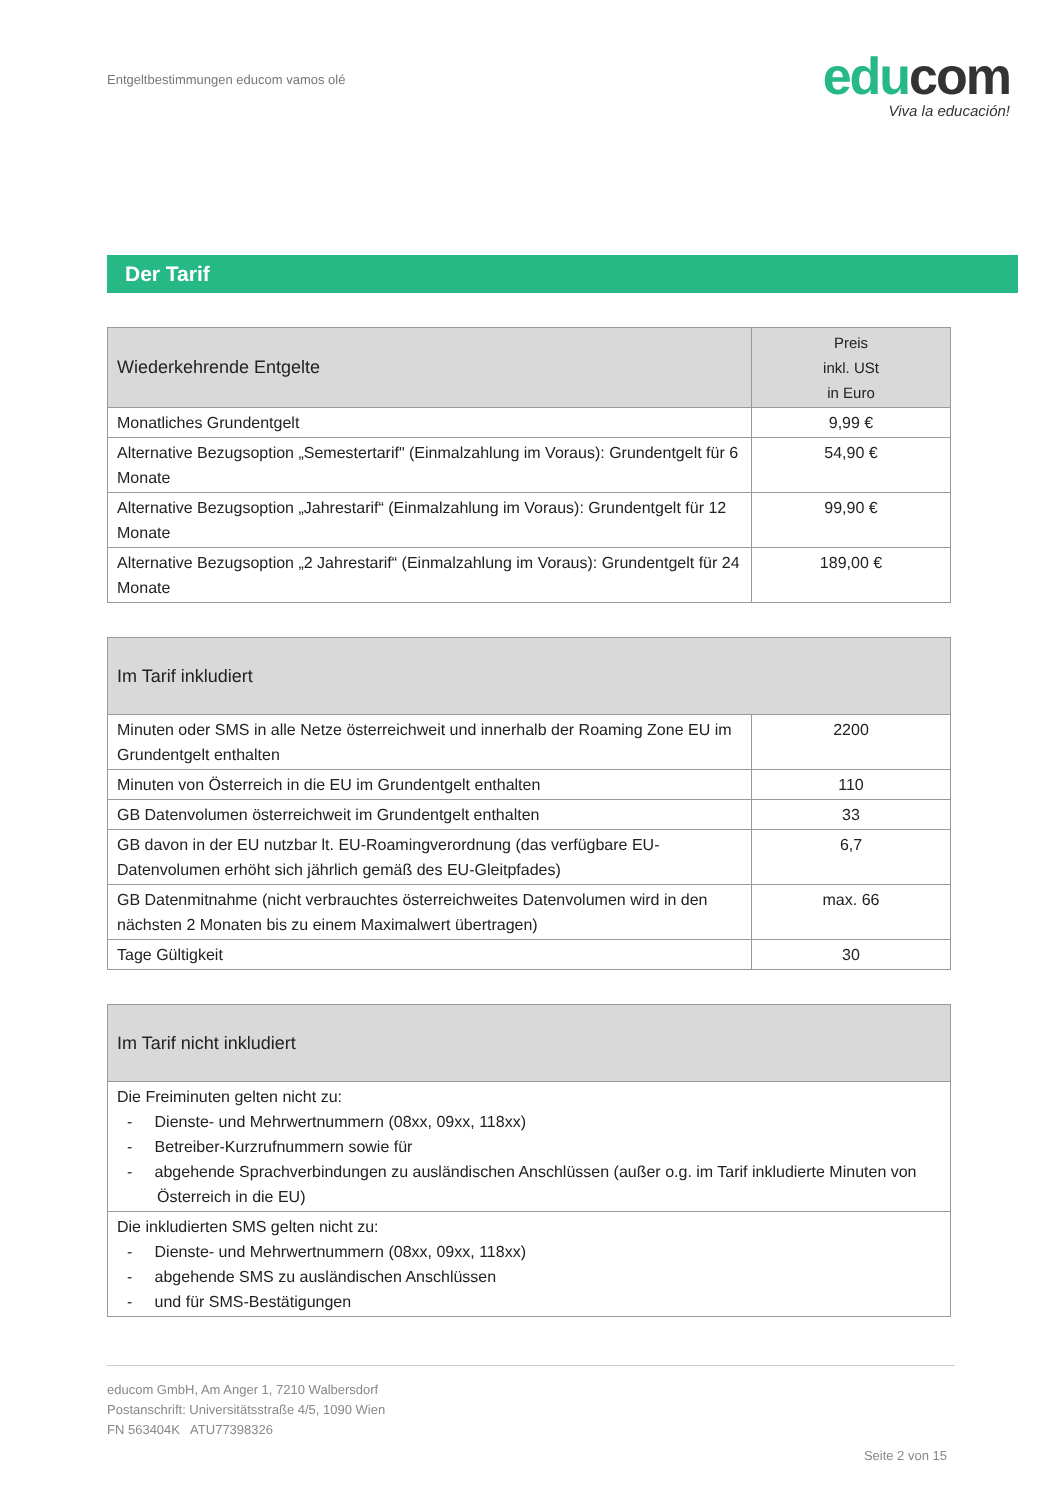Entgeltbestimmungen educom vamos olé
edu com
Viva la educación!
Der Tarif
| Wiederkehrende Entgelte | Preis inkl. USt in Euro |
| --- | --- |
| Monatliches Grundentgelt | 9,99 € |
| Alternative Bezugsoption „Semestertarif" (Einmalzahlung im Voraus): Grundentgelt für 6 Monate | 54,90 € |
| Alternative Bezugsoption „Jahrestarif“ (Einmalzahlung im Voraus): Grundentgelt für 12 Monate | 99,90 € |
| Alternative Bezugsoption „2 Jahrestarif“ (Einmalzahlung im Voraus): Grundentgelt für 24 Monate | 189,00 € |
| Im Tarif inkludiert | |
| --- | --- |
| Minuten oder SMS in alle Netze österreichweit und innerhalb der Roaming Zone EU im Grundentgelt enthalten | 2200 |
| Minuten von Österreich in die EU im Grundentgelt enthalten | 110 |
| GB Datenvolumen österreichweit im Grundentgelt enthalten | 33 |
| GB davon in der EU nutzbar lt. EU-Roamingverordnung (das verfügbare EU-Datenvolumen erhöht sich jährlich gemäß des EU-Gleitpfades) | 6,7 |
| GB Datenmitnahme (nicht verbrauchtes österreichweites Datenvolumen wird in den nächsten 2 Monaten bis zu einem Maximalwert übertragen) | max. 66 |
| Tage Gültigkeit | 30 |
| Im Tarif nicht inkludiert |
| --- |
| Die Freiminuten gelten nicht zu: - Dienste- und Mehrwertnummern (08xx, 09xx, 118xx) - Betreiber-Kurzrufnummern sowie für - abgehende Sprachverbindungen zu ausländischen Anschlüssen (außer o.g. im Tarif inkludierte Minuten von Österreich in die EU) |
| Die inkludierten SMS gelten nicht zu: - Dienste- und Mehrwertnummern (08xx, 09xx, 118xx) - abgehende SMS zu ausländischen Anschlüssen - und für SMS-Bestätigungen |
educom GmbH, Am Anger 1, 7210 Walbersdorf
Postanschrift: Universitätsstraße 4/5, 1090 Wien
FN 563404K ATU77398326
Seite 2 von 15